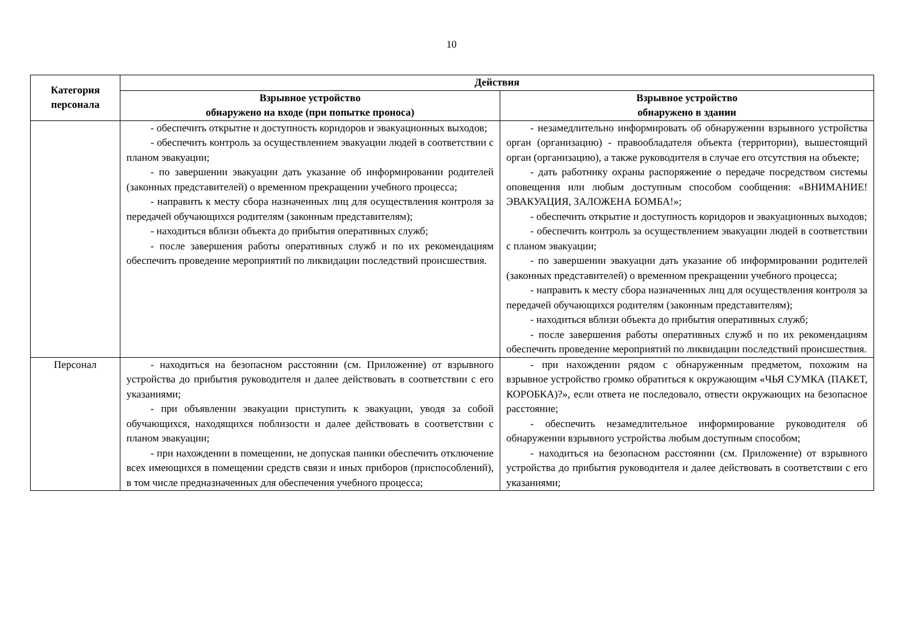10
| Категория персонала | Действия | |
| --- | --- | --- |
| | Взрывное устройство обнаружено на входе (при попытке проноса) | Взрывное устройство обнаружено в здании |
| | - обеспечить открытие и доступность коридоров и эвакуационных выходов; - обеспечить контроль за осуществлением эвакуации людей в соответствии с планом эвакуации; - по завершении эвакуации дать указание об информировании родителей (законных представителей) о временном прекращении учебного процесса; - направить к месту сбора назначенных лиц для осуществления контроля за передачей обучающихся родителям (законным представителям); - находиться вблизи объекта до прибытия оперативных служб; - после завершения работы оперативных служб и по их рекомендациям обеспечить проведение мероприятий по ликвидации последствий происшествия. | - незамедлительно информировать об обнаружении взрывного устройства орган (организацию) - правообладателя объекта (территории), вышестоящий орган (организацию), а также руководителя в случае его отсутствия на объекте; - дать работнику охраны распоряжение о передаче посредством системы оповещения или любым доступным способом сообщения: «ВНИМАНИЕ! ЭВАКУАЦИЯ, ЗАЛОЖЕНА БОМБА!»; - обеспечить открытие и доступность коридоров и эвакуационных выходов; - обеспечить контроль за осуществлением эвакуации людей в соответствии с планом эвакуации; - по завершении эвакуации дать указание об информировании родителей (законных представителей) о временном прекращении учебного процесса; - направить к месту сбора назначенных лиц для осуществления контроля за передачей обучающихся родителям (законным представителям); - находиться вблизи объекта до прибытия оперативных служб; - после завершения работы оперативных служб и по их рекомендациям обеспечить проведение мероприятий по ликвидации последствий происшествия. |
| Персонал | - находиться на безопасном расстоянии (см. Приложение) от взрывного устройства до прибытия руководителя и далее действовать в соответствии с его указаниями; - при объявлении эвакуации приступить к эвакуации, уводя за собой обучающихся, находящихся поблизости и далее действовать в соответствии с планом эвакуации; - при нахождении в помещении, не допуская паники обеспечить отключение всех имеющихся в помещении средств связи и иных приборов (приспособлений), в том числе предназначенных для обеспечения учебного процесса; | - при нахождении рядом с обнаруженным предметом, похожим на взрывное устройство громко обратиться к окружающим «ЧЬЯ СУМКА (ПАКЕТ, КОРОБКА)?», если ответа не последовало, отвести окружающих на безопасное расстояние; - обеспечить незамедлительное информирование руководителя об обнаружении взрывного устройства любым доступным способом; - находиться на безопасном расстоянии (см. Приложение) от взрывного устройства до прибытия руководителя и далее действовать в соответствии с его указаниями; |